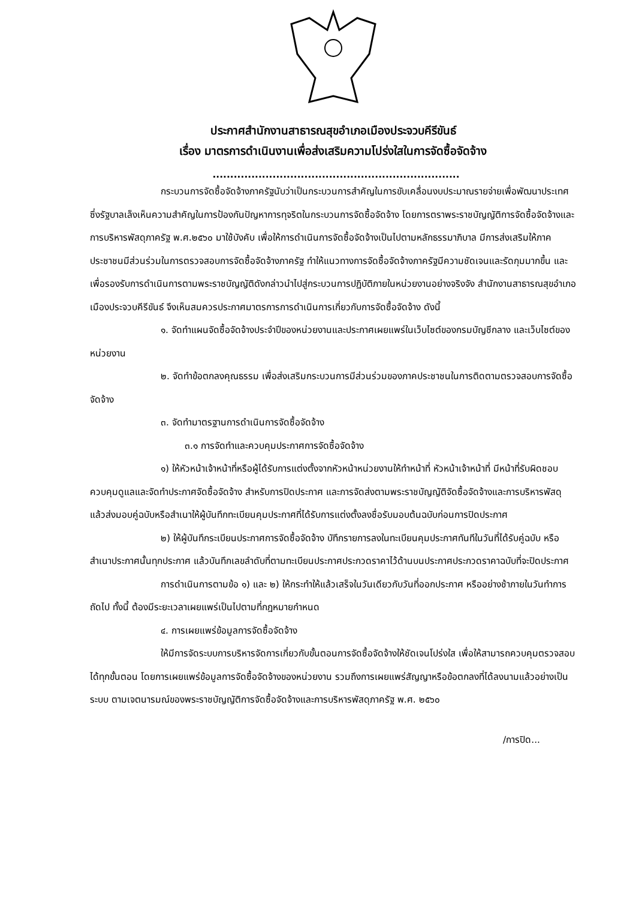ประกาศสำนักงานสาธารณสุขอำเภอเมืองประจวบคีรีขันธ์
เรื่อง มาตรการดำเนินงานเพื่อส่งเสริมความโปร่งใสในการจัดซื้อจัดจ้าง
......................................................................
กระบวนการจัดซื้อจัดจ้างภาครัฐนับว่าเป็นกระบวนการสำคัญในการขับเคลื่อนงบประมาณรายจ่ายเพื่อพัฒนาประเทศ ซึ่งรัฐบาลเล็งเห็นความสำคัญในการป้องกันปัญหาการทุจริตในกระบวนการจัดซื้อจัดจ้าง โดยการตราพระราชบัญญัติการจัดซื้อจัดจ้างและการบริหารพัสดุภาครัฐ พ.ศ.๒๕๖๐ มาใช้บังคับ เพื่อให้การดำเนินการจัดซื้อจัดจ้างเป็นไปตามหลักธรรมาภิบาล มีการส่งเสริมให้ภาคประชาชนมีส่วนร่วมในการตรวจสอบการจัดซื้อจัดจ้างภาครัฐ ทำให้แนวทางการจัดซื้อจัดจ้างภาครัฐมีความชัดเจนและรัดกุมมากขึ้น และเพื่อรองรับการดำเนินการตามพระราชบัญญัติดังกล่าวนำไปสู่กระบวนการปฏิบัติภายในหน่วยงานอย่างจริงจัง สำนักงานสาธารณสุขอำเภอเมืองประจวบคีรีขันธ์ จึงเห็นสมควรประกาศมาตรการการดำเนินการเกี่ยวกับการจัดซื้อจัดจ้าง ดังนี้
๑. จัดทำแผนจัดซื้อจัดจ้างประจำปีของหน่วยงานและประกาศเผยแพร่ในเว็บไซต์ของกรมบัญชีกลาง และเว็บไซต์ของหน่วยงาน
๒. จัดทำข้อตกลงคุณธรรม เพื่อส่งเสริมกระบวนการมีส่วนร่วมของภาคประชาชนในการติดตามตรวจสอบการจัดซื้อจัดจ้าง
๓. จัดทำมาตรฐานการดำเนินการจัดซื้อจัดจ้าง
๓.๑ การจัดทำและควบคุมประกาศการจัดซื้อจัดจ้าง
๑) ให้หัวหน้าเจ้าหน้าที่หรือผู้ได้รับการแต่งตั้งจากหัวหน้าหน่วยงานให้ทำหน้าที่ หัวหน้าเจ้าหน้าที่ มีหน้าที่รับผิดชอบควบคุมดูแลและจัดทำประกาศจัดซื้อจัดจ้าง สำหรับการปิดประกาศ และการจัดส่งตามพระราชบัญญัติจัดซื้อจัดจ้างและการบริหารพัสดุแล้วส่งมอบคู่ฉบับหรือสำเนาให้ผู้บันทึกทะเบียนคุมประกาศที่ได้รับการแต่งตั้งลงชื่อรับมอบต้นฉบับก่อนการปิดประกาศ
๒) ให้ผู้บันทึกระเบียนประกาศการจัดซื้อจัดจ้าง บัทึกรายการลงในทะเบียนคุมประกาศทันทีในวันที่ได้รับคู่ฉบับ หรือสำเนาประกาศนั้นทุกประกาศ แล้วบันทึกเลขลำดับที่ตามทะเบียนประกาศประกวดราคาไว้ด้านบนประกาศประกวดราคาฉบับที่จะปิดประกาศ
การดำเนินการตามข้อ ๑) และ ๒) ให้กระทำให้แล้วเสร็จในวันเดียวกับวันที่ออกประกาศ หรืออย่างช้าภายในวันทำการถัดไป ทั้งนี้ ต้องมีระยะเวลาเผยแพร่เป็นไปตามที่กฎหมายกำหนด
๔. การเผยแพร่ข้อมูลการจัดซื้อจัดจ้าง
ให้มีการจัดระบบการบริหารจัดการเกี่ยวกับขั้นตอนการจัดซื้อจัดจ้างให้ชัดเจนโปร่งใส เพื่อให้สามารถควบคุมตรวจสอบได้ทุกขั้นตอน โดยการเผยแพร่ข้อมูลการจัดซื้อจัดจ้างของหน่วยงาน รวมถึงการเผยแพร่สัญญาหรือข้อตกลงที่ได้ลงนามแล้วอย่างเป็นระบบ ตามเจตนารมณ์ของพระราชบัญญัติการจัดซื้อจัดจ้างและการบริหารพัสดุภาครัฐ พ.ศ. ๒๕๖๐
/การปิด...